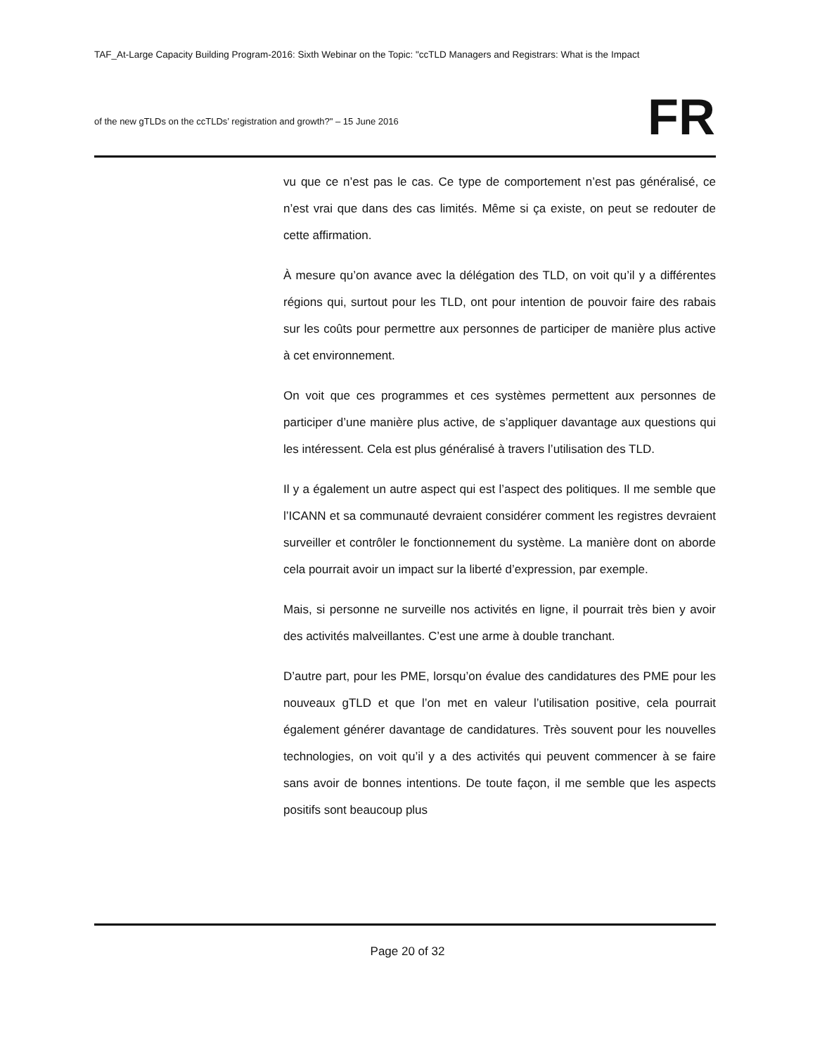TAF_At-Large Capacity Building Program-2016: Sixth Webinar on the Topic: "ccTLD Managers and Registrars: What is the Impact
of the new gTLDs on the ccTLDs’ registration and growth?" – 15 June 2016
FR
vu que ce n’est pas le cas. Ce type de comportement n’est pas généralisé, ce n’est vrai que dans des cas limités. Même si ça existe, on peut se redouter de cette affirmation.
À mesure qu’on avance avec la délégation des TLD, on voit qu’il y a différentes régions qui, surtout pour les TLD, ont pour intention de pouvoir faire des rabais sur les coûts pour permettre aux personnes de participer de manière plus active à cet environnement.
On voit que ces programmes et ces systèmes permettent aux personnes de participer d’une manière plus active, de s’appliquer davantage aux questions qui les intéressent. Cela est plus généralisé à travers l’utilisation des TLD.
Il y a également un autre aspect qui est l’aspect des politiques. Il me semble que l’ICANN et sa communauté devraient considérer comment les registres devraient surveiller et contrôler le fonctionnement du système. La manière dont on aborde cela pourrait avoir un impact sur la liberté d’expression, par exemple.
Mais, si personne ne surveille nos activités en ligne, il pourrait très bien y avoir des activités malveillantes. C’est une arme à double tranchant.
D’autre part, pour les PME, lorsqu’on évalue des candidatures des PME pour les nouveaux gTLD et que l’on met en valeur l’utilisation positive, cela pourrait également générer davantage de candidatures. Très souvent pour les nouvelles technologies, on voit qu’il y a des activités qui peuvent commencer à se faire sans avoir de bonnes intentions. De toute façon, il me semble que les aspects positifs sont beaucoup plus
Page 20 of 32